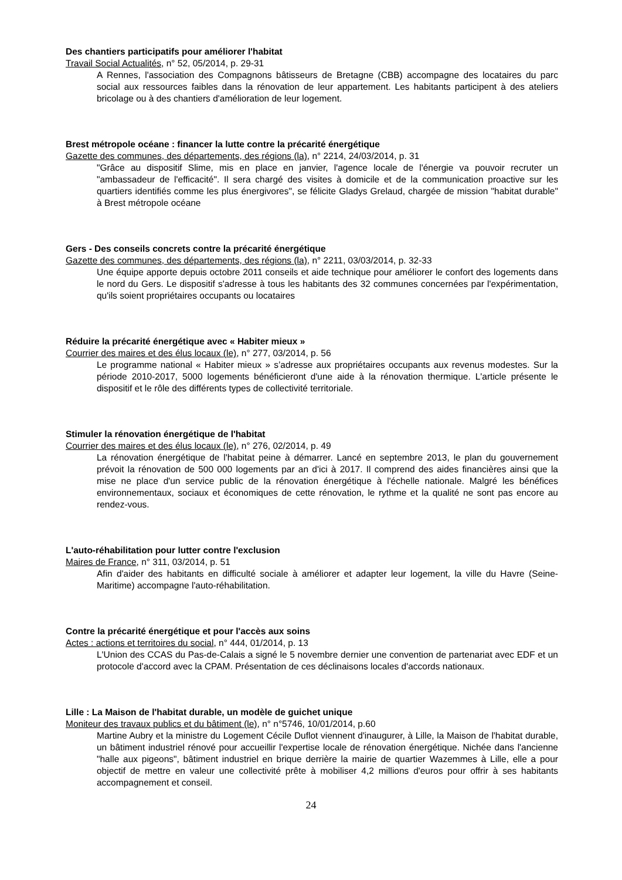Des chantiers participatifs pour améliorer l'habitat
Travail Social Actualités, n° 52, 05/2014, p. 29-31
A Rennes, l'association des Compagnons bâtisseurs de Bretagne (CBB) accompagne des locataires du parc social aux ressources faibles dans la rénovation de leur appartement. Les habitants participent à des ateliers bricolage ou à des chantiers d'amélioration de leur logement.
Brest métropole océane : financer la lutte contre la précarité énergétique
Gazette des communes, des départements, des régions (la), n° 2214, 24/03/2014, p. 31
"Grâce au dispositif Slime, mis en place en janvier, l'agence locale de l'énergie va pouvoir recruter un "ambassadeur de l'efficacité". Il sera chargé des visites à domicile et de la communication proactive sur les quartiers identifiés comme les plus énergivores", se félicite Gladys Grelaud, chargée de mission "habitat durable" à Brest métropole océane
Gers - Des conseils concrets contre la précarité énergétique
Gazette des communes, des départements, des régions (la), n° 2211, 03/03/2014, p. 32-33
Une équipe apporte depuis octobre 2011 conseils et aide technique pour améliorer le confort des logements dans le nord du Gers. Le dispositif s'adresse à tous les habitants des 32 communes concernées par l'expérimentation, qu'ils soient propriétaires occupants ou locataires
Réduire la précarité énergétique avec « Habiter mieux »
Courrier des maires et des élus locaux (le), n° 277, 03/2014, p. 56
Le programme national « Habiter mieux » s’adresse aux propriétaires occupants aux revenus modestes. Sur la période 2010-2017, 5000 logements bénéficieront d'une aide à la rénovation thermique. L'article présente le dispositif et le rôle des différents types de collectivité territoriale.
Stimuler la rénovation énergétique de l'habitat
Courrier des maires et des élus locaux (le), n° 276, 02/2014, p. 49
La rénovation énergétique de l'habitat peine à démarrer. Lancé en septembre 2013, le plan du gouvernement prévoit la rénovation de 500 000 logements par an d'ici à 2017. Il comprend des aides financières ainsi que la mise ne place d'un service public de la rénovation énergétique à l'échelle nationale. Malgré les bénéfices environnementaux, sociaux et économiques de cette rénovation, le rythme et la qualité ne sont pas encore au rendez-vous.
L'auto-réhabilitation pour lutter contre l'exclusion
Maires de France, n° 311, 03/2014, p. 51
Afin d'aider des habitants en difficulté sociale à améliorer et adapter leur logement, la ville du Havre (Seine-Maritime) accompagne l'auto-réhabilitation.
Contre la précarité énergétique et pour l'accès aux soins
Actes : actions et territoires du social, n° 444, 01/2014, p. 13
L'Union des CCAS du Pas-de-Calais a signé le 5 novembre dernier une convention de partenariat avec EDF et un protocole d'accord avec la CPAM. Présentation de ces déclinaisons locales d'accords nationaux.
Lille : La Maison de l'habitat durable, un modèle de guichet unique
Moniteur des travaux publics et du bâtiment (le), n° n°5746, 10/01/2014, p.60
Martine Aubry et la ministre du Logement Cécile Duflot viennent d'inaugurer, à Lille, la Maison de l'habitat durable, un bâtiment industriel rénové pour accueillir l'expertise locale de rénovation énergétique. Nichée dans l'ancienne "halle aux pigeons", bâtiment industriel en brique derrière la mairie de quartier Wazemmes à Lille, elle a pour objectif de mettre en valeur une collectivité prête à mobiliser 4,2 millions d'euros pour offrir à ses habitants accompagnement et conseil.
24